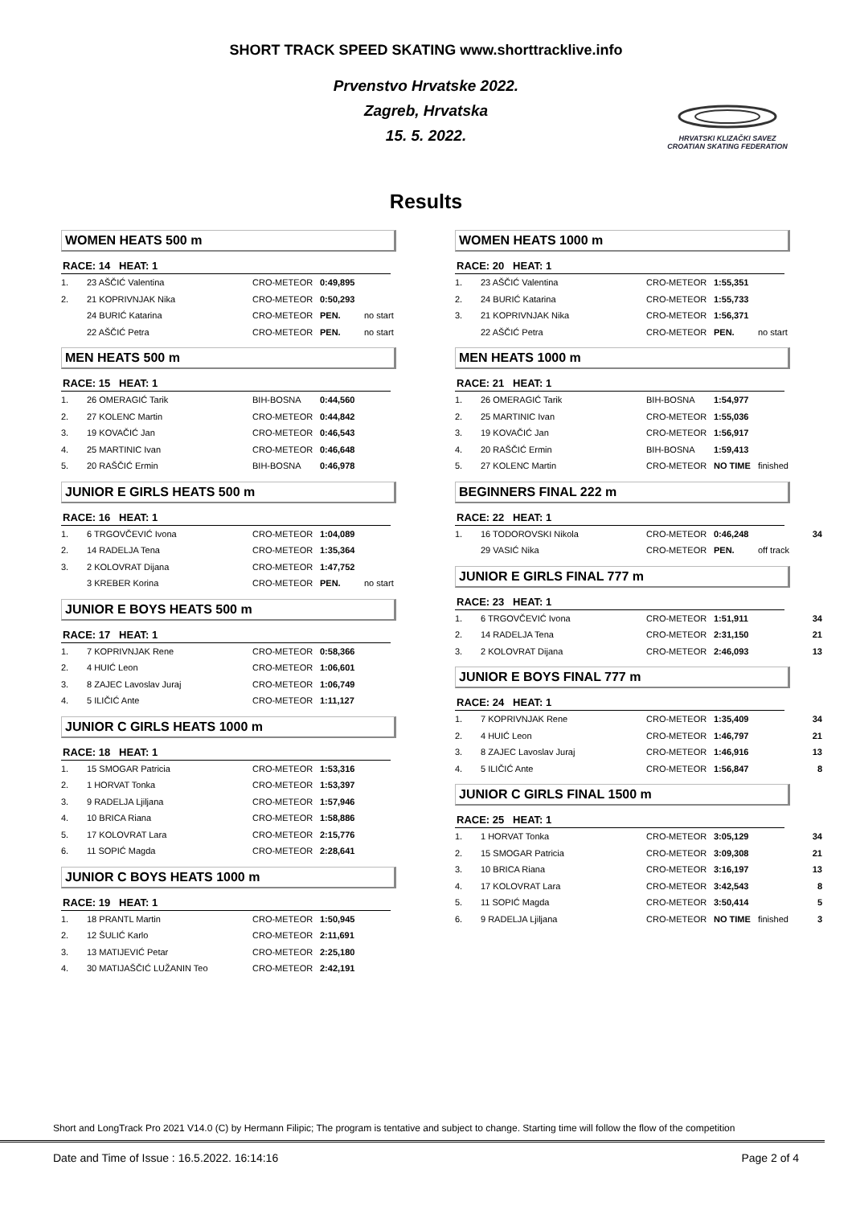SHORT TRACK SPEED SKATING www.shorttracklive.info
Prvenstvo Hrvatske 2022.
Zagreb, Hrvatska
15. 5. 2022.
HRVATSKI KLIZAČKI SAVEZ
CROATIAN SKATING FEDERATION
Results
WOMEN HEATS 500 m
RACE: 14 HEAT: 1
| 1. | 23 AŠČIĆ Valentina | CRO-METEOR | 0:49,895 | |
| 2. | 21 KOPRIVNJAK Nika | CRO-METEOR | 0:50,293 | |
| | 24 BURIĆ Katarina | CRO-METEOR | PEN. | no start |
| | 22 AŠČIĆ Petra | CRO-METEOR | PEN. | no start |
MEN HEATS 500 m
RACE: 15 HEAT: 1
| 1. | 26 OMERAGIĆ Tarik | BIH-BOSNA | 0:44,560 |
| 2. | 27 KOLENC Martin | CRO-METEOR | 0:44,842 |
| 3. | 19 KOVAČIĆ Jan | CRO-METEOR | 0:46,543 |
| 4. | 25 MARTINIC Ivan | CRO-METEOR | 0:46,648 |
| 5. | 20 RAŠČIĆ Ermin | BIH-BOSNA | 0:46,978 |
JUNIOR E GIRLS HEATS 500 m
RACE: 16 HEAT: 1
| 1. | 6 TRGOVČEVIĆ Ivona | CRO-METEOR | 1:04,089 | |
| 2. | 14 RADELJA Tena | CRO-METEOR | 1:35,364 | |
| 3. | 2 KOLOVRAT Dijana | CRO-METEOR | 1:47,752 | |
| | 3 KREBER Korina | CRO-METEOR | PEN. | no start |
JUNIOR E BOYS HEATS 500 m
RACE: 17 HEAT: 1
| 1. | 7 KOPRIVNJAK Rene | CRO-METEOR | 0:58,366 |
| 2. | 4 HUIĆ Leon | CRO-METEOR | 1:06,601 |
| 3. | 8 ZAJEC Lavoslav Juraj | CRO-METEOR | 1:06,749 |
| 4. | 5 ILIČIĆ Ante | CRO-METEOR | 1:11,127 |
JUNIOR C GIRLS HEATS 1000 m
RACE: 18 HEAT: 1
| 1. | 15 SMOGAR Patricia | CRO-METEOR | 1:53,316 |
| 2. | 1 HORVAT Tonka | CRO-METEOR | 1:53,397 |
| 3. | 9 RADELJA Ljiljana | CRO-METEOR | 1:57,946 |
| 4. | 10 BRICA Riana | CRO-METEOR | 1:58,886 |
| 5. | 17 KOLOVRAT Lara | CRO-METEOR | 2:15,776 |
| 6. | 11 SOPIĆ Magda | CRO-METEOR | 2:28,641 |
JUNIOR C BOYS HEATS 1000 m
RACE: 19 HEAT: 1
| 1. | 18 PRANTL Martin | CRO-METEOR | 1:50,945 |
| 2. | 12 ŠULIĆ Karlo | CRO-METEOR | 2:11,691 |
| 3. | 13 MATIJEVIĆ Petar | CRO-METEOR | 2:25,180 |
| 4. | 30 MATIJAŠČIĆ LUŽANIN Teo | CRO-METEOR | 2:42,191 |
WOMEN HEATS 1000 m
RACE: 20 HEAT: 1
| 1. | 23 AŠČIĆ Valentina | CRO-METEOR | 1:55,351 | |
| 2. | 24 BURIĆ Katarina | CRO-METEOR | 1:55,733 | |
| 3. | 21 KOPRIVNJAK Nika | CRO-METEOR | 1:56,371 | |
| | 22 AŠČIĆ Petra | CRO-METEOR | PEN. | no start |
MEN HEATS 1000 m
RACE: 21 HEAT: 1
| 1. | 26 OMERAGIĆ Tarik | BIH-BOSNA | 1:54,977 | |
| 2. | 25 MARTINIC Ivan | CRO-METEOR | 1:55,036 | |
| 3. | 19 KOVAČIĆ Jan | CRO-METEOR | 1:56,917 | |
| 4. | 20 RAŠČIĆ Ermin | BIH-BOSNA | 1:59,413 | |
| 5. | 27 KOLENC Martin | CRO-METEOR | NO TIME | finished |
BEGINNERS FINAL 222 m
RACE: 22 HEAT: 1
| 1. | 16 TODOROVSKI Nikola | CRO-METEOR | 0:46,248 | | 34 |
| | 29 VASIĆ Nika | CRO-METEOR | PEN. | off track | |
JUNIOR E GIRLS FINAL 777 m
RACE: 23 HEAT: 1
| 1. | 6 TRGOVČEVIĆ Ivona | CRO-METEOR | 1:51,911 | | 34 |
| 2. | 14 RADELJA Tena | CRO-METEOR | 2:31,150 | | 21 |
| 3. | 2 KOLOVRAT Dijana | CRO-METEOR | 2:46,093 | | 13 |
JUNIOR E BOYS FINAL 777 m
RACE: 24 HEAT: 1
| 1. | 7 KOPRIVNJAK Rene | CRO-METEOR | 1:35,409 | | 34 |
| 2. | 4 HUIĆ Leon | CRO-METEOR | 1:46,797 | | 21 |
| 3. | 8 ZAJEC Lavoslav Juraj | CRO-METEOR | 1:46,916 | | 13 |
| 4. | 5 ILIČIĆ Ante | CRO-METEOR | 1:56,847 | | 8 |
JUNIOR C GIRLS FINAL 1500 m
RACE: 25 HEAT: 1
| 1. | 1 HORVAT Tonka | CRO-METEOR | 3:05,129 | | 34 |
| 2. | 15 SMOGAR Patricia | CRO-METEOR | 3:09,308 | | 21 |
| 3. | 10 BRICA Riana | CRO-METEOR | 3:16,197 | | 13 |
| 4. | 17 KOLOVRAT Lara | CRO-METEOR | 3:42,543 | | 8 |
| 5. | 11 SOPIĆ Magda | CRO-METEOR | 3:50,414 | | 5 |
| 6. | 9 RADELJA Ljiljana | CRO-METEOR | NO TIME | finished | 3 |
Short and LongTrack Pro 2021 V14.0 (C) by Hermann Filipic; The program is tentative and subject to change. Starting time will follow the flow of the competition
Date and Time of Issue : 16.5.2022. 16:14:16 Page 2 of 4